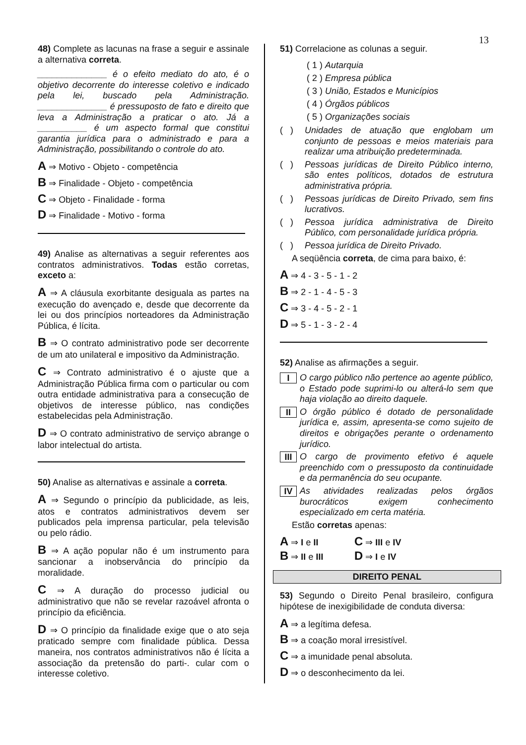13
48) Complete as lacunas na frase a seguir e assinale a alternativa correta.
______________ é o efeito mediato do ato, é o objetivo decorrente do interesse coletivo e indicado pela lei, buscado pela Administração. ______________ é pressuposto de fato e direito que leva a Administração a praticar o ato. Já a __________ é um aspecto formal que constitui garantia jurídica para o administrado e para a Administração, possibilitando o controle do ato.
A ⇒ Motivo - Objeto - competência
B ⇒ Finalidade - Objeto - competência
C ⇒ Objeto - Finalidade - forma
D ⇒ Finalidade - Motivo - forma
49) Analise as alternativas a seguir referentes aos contratos administrativos. Todas estão corretas, exceto a:
A ⇒ A cláusula exorbitante desiguala as partes na execução do avençado e, desde que decorrente da lei ou dos princípios norteadores da Administração Pública, é lícita.
B ⇒ O contrato administrativo pode ser decorrente de um ato unilateral e impositivo da Administração.
C ⇒ Contrato administrativo é o ajuste que a Administração Pública firma com o particular ou com outra entidade administrativa para a consecução de objetivos de interesse público, nas condições estabelecidas pela Administração.
D ⇒ O contrato administrativo de serviço abrange o labor intelectual do artista.
50) Analise as alternativas e assinale a correta.
A ⇒ Segundo o princípio da publicidade, as leis, atos e contratos administrativos devem ser publicados pela imprensa particular, pela televisão ou pelo rádio.
B ⇒ A ação popular não é um instrumento para sancionar a inobservância do princípio da moralidade.
C ⇒ A duração do processo judicial ou administrativo que não se revelar razoável afronta o princípio da eficiência.
D ⇒ O princípio da finalidade exige que o ato seja praticado sempre com finalidade pública. Dessa maneira, nos contratos administrativos não é lícita a associação da pretensão do parti-. cular com o interesse coletivo.
51) Correlacione as colunas a seguir.
( 1 ) Autarquia
( 2 ) Empresa pública
( 3 ) União, Estados e Municípios
( 4 ) Órgãos públicos
( 5 ) Organizações sociais
( ) Unidades de atuação que englobam um conjunto de pessoas e meios materiais para realizar uma atribuição predeterminada.
( ) Pessoas jurídicas de Direito Público interno, são entes políticos, dotados de estrutura administrativa própria.
( ) Pessoas jurídicas de Direito Privado, sem fins lucrativos.
( ) Pessoa jurídica administrativa de Direito Público, com personalidade jurídica própria.
( ) Pessoa jurídica de Direito Privado.
A seqüência correta, de cima para baixo, é:
A ⇒ 4 - 3 - 5 - 1 - 2
B ⇒ 2 - 1 - 4 - 5 - 3
C ⇒ 3 - 4 - 5 - 2 - 1
D ⇒ 5 - 1 - 3 - 2 - 4
52) Analise as afirmações a seguir.
I O cargo público não pertence ao agente público, o Estado pode suprimi-lo ou alterá-lo sem que haja violação ao direito daquele.
II O órgão público é dotado de personalidade jurídica e, assim, apresenta-se como sujeito de direitos e obrigações perante o ordenamento jurídico.
III O cargo de provimento efetivo é aquele preenchido com o pressuposto da continuidade e da permanência do seu ocupante.
IV As atividades realizadas pelos órgãos burocráticos exigem conhecimento especializado em certa matéria.
Estão corretas apenas:
A ⇒ I e II
C ⇒ III e IV
B ⇒ II e III
D ⇒ I e IV
DIREITO PENAL
53) Segundo o Direito Penal brasileiro, configura hipótese de inexigibilidade de conduta diversa:
A ⇒ a legítima defesa.
B ⇒ a coação moral irresistível.
C ⇒ a imunidade penal absoluta.
D ⇒ o desconhecimento da lei.